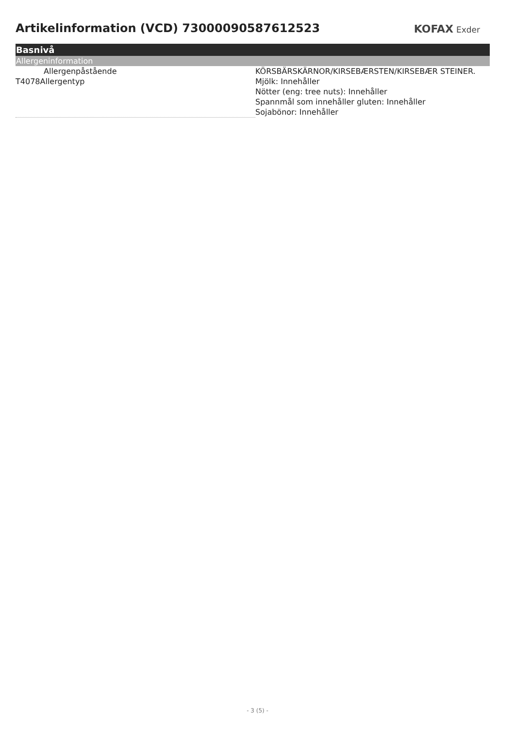Artikelinformation (VCD) 73000090587612523
KOFAX Exder
Basnivå
Allergeninformation
| Allergenpåstående | KÖRSBÄRSKÄRNOR/KIRSEBÆRSTEN/KIRSEBÆR STEINER. |
| T4078Allergentyp | Mjölk: Innehåller Nötter (eng: tree nuts): Innehåller Spannmål som innehåller gluten: Innehåller Sojabönor: Innehåller |
- 3 (5) -